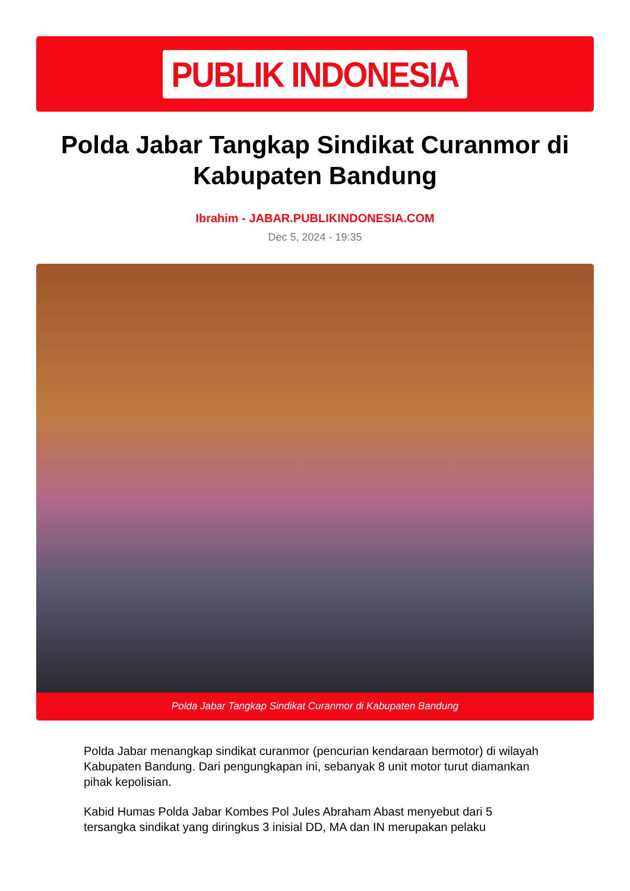PUBLIK INDONESIA
Polda Jabar Tangkap Sindikat Curanmor di Kabupaten Bandung
Ibrahim - JABAR.PUBLIKINDONESIA.COM
Dec 5, 2024 - 19:35
Polda Jabar Tangkap Sindikat Curanmor di Kabupaten Bandung
Polda Jabar menangkap sindikat curanmor (pencurian kendaraan bermotor) di wilayah Kabupaten Bandung. Dari pengungkapan ini, sebanyak 8 unit motor turut diamankan pihak kepolisian.
Kabid Humas Polda Jabar Kombes Pol Jules Abraham Abast menyebut dari 5 tersangka sindikat yang diringkus 3 inisial DD, MA dan IN merupakan pelaku